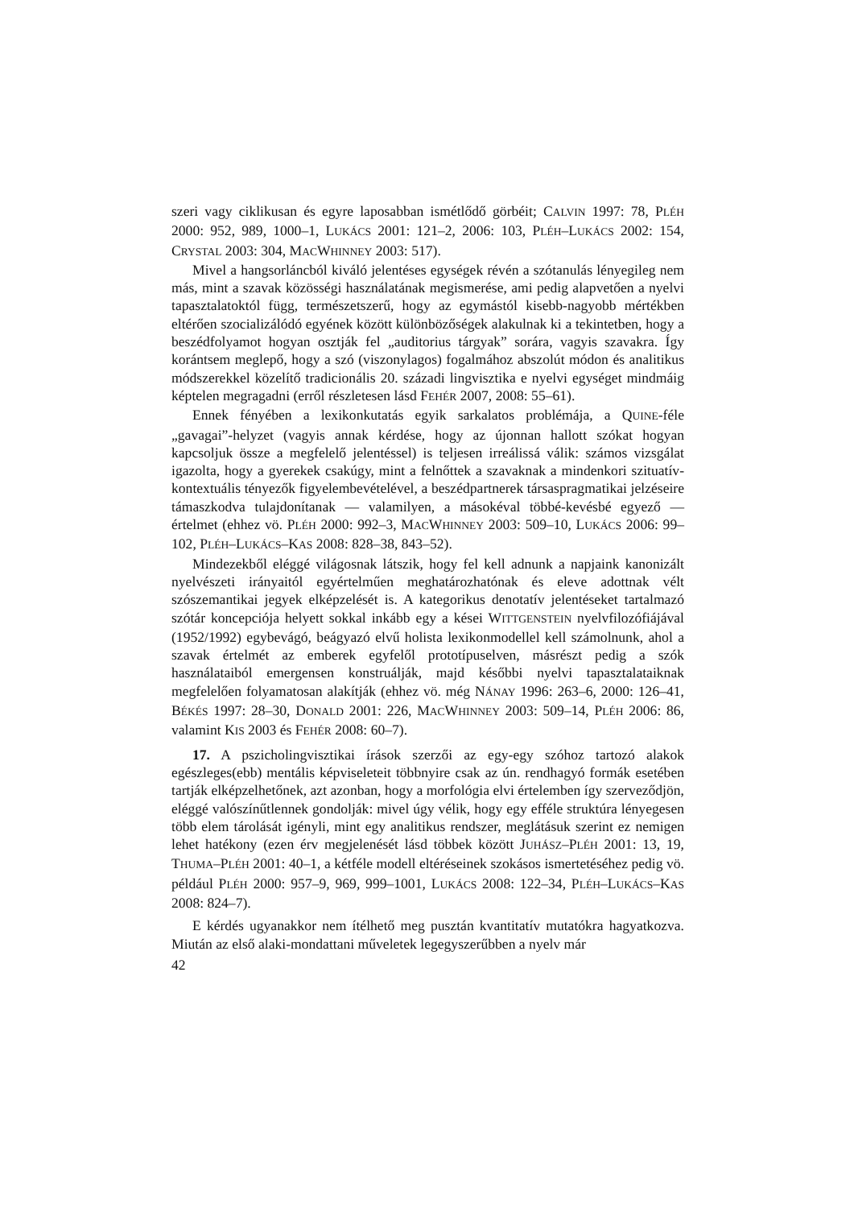szeri vagy ciklikusan és egyre laposabban ismétlődő görbéit; CALVIN 1997: 78, PLÉH 2000: 952, 989, 1000–1, LUKÁCS 2001: 121–2, 2006: 103, PLÉH–LUKÁCS 2002: 154, CRYSTAL 2003: 304, MACWHINNEY 2003: 517).
Mivel a hangsorláncból kiváló jelentéses egységek révén a szótanulás lényegileg nem más, mint a szavak közösségi használatának megismerése, ami pedig alapvetően a nyelvi tapasztalatoktól függ, természetszerű, hogy az egymástól kisebb-nagyobb mértékben eltérően szocializálódó egyének között különbözőségek alakulnak ki a tekintetben, hogy a beszédfolyamot hogyan osztják fel „auditorius tárgyak” sorára, vagyis szavakra. Így korántsem meglepő, hogy a szó (viszonylagos) fogalmához abszolút módon és analitikus módszerekkel közelítő tradicionális 20. századi lingvisztika e nyelvi egységet mindmáig képtelen megragadni (erről részletesen lásd FEHÉR 2007, 2008: 55–61).
Ennek fényében a lexikonkutatás egyik sarkalatos problémája, a QUINE-féle „gavagai”-helyzet (vagyis annak kérdése, hogy az újonnan hallott szókat hogyan kapcsoljuk össze a megfelelő jelentéssel) is teljesen irreálissá válik: számos vizsgálat igazolta, hogy a gyerekek csakúgy, mint a felnőttek a szavaknak a mindenkori szituatív-kontextuális tényezők figyelembevételével, a beszédpartnerek társaspragmatikai jelzéseire támaszkodva tulajdonítanak — valamilyen, a másokéval többé-kevésbé egyező — értelmet (ehhez vö. PLÉH 2000: 992–3, MACWHINNEY 2003: 509–10, LUKÁCS 2006: 99–102, PLÉH–LUKÁCS–KAS 2008: 828–38, 843–52).
Mindezekből eléggé világosnak látszik, hogy fel kell adnunk a napjaink kanonizált nyelvészeti irányaitól egyértelműen meghatározhatónak és eleve adottnak vélt szószemantikai jegyek elképzelését is. A kategorikus denotatív jelentéseket tartalmazó szótár koncepciója helyett sokkal inkább egy a kései WITTGENSTEIN nyelvfilozófiájával (1952/1992) egybevágó, beágyazó elvű holista lexikonmodellel kell számolnunk, ahol a szavak értelmét az emberek egyfelől prototípuselven, másrészt pedig a szók használataiból emergensen konstruálják, majd későbbi nyelvi tapasztalataiknak megfelelően folyamatosan alakítják (ehhez vö. még NÁNAY 1996: 263–6, 2000: 126–41, BÉKÉS 1997: 28–30, DONALD 2001: 226, MACWHINNEY 2003: 509–14, PLÉH 2006: 86, valamint KIS 2003 és FEHÉR 2008: 60–7).
17. A pszicholingvisztikai írások szerzői az egy-egy szóhoz tartozó alakok egészleges(ebb) mentális képviseleteit többnyire csak az ún. rendhagyó formák esetében tartják elképzelhetőnek, azt azonban, hogy a morfológia elvi értelemben így szerveződjön, eléggé valószínűtlennek gondolják: mivel úgy vélik, hogy egy efféle struktúra lényegesen több elem tárolását igényli, mint egy analitikus rendszer, meglátásuk szerint ez nemigen lehet hatékony (ezen érv megjelenését lásd többek között JUHÁSZ–PLÉH 2001: 13, 19, THUMA–PLÉH 2001: 40–1, a kétféle modell eltéréseinek szokásos ismertetéséhez pedig vö. például PLÉH 2000: 957–9, 969, 999–1001, LUKÁCS 2008: 122–34, PLÉH–LUKÁCS–KAS 2008: 824–7).
E kérdés ugyanakkor nem ítélhető meg pusztán kvantitatív mutatókra hagyatkozva. Miután az első alaki-mondattani műveletek legegyszerűbben a nyelv már
42